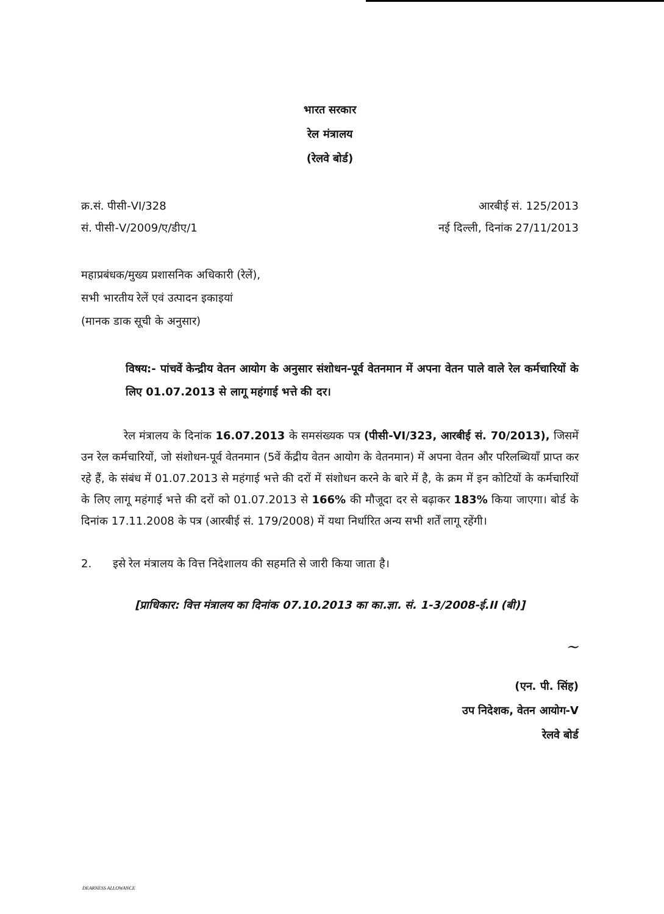भारत सरकार
रेल मंत्रालय
(रेलवे बोर्ड)
क्र.सं. पीसी-VI/328
सं. पीसी-V/2009/ए/डीए/1
आरबीई सं. 125/2013
नई दिल्ली, दिनांक 27/11/2013
महाप्रबंधक/मुख्य प्रशासनिक अधिकारी (रेलें),
सभी भारतीय रेलें एवं उत्पादन इकाइयां
(मानक डाक सूची के अनुसार)
विषय:- पांचवें केन्द्रीय वेतन आयोग के अनुसार संशोधन-पूर्व वेतनमान में अपना वेतन पाले वाले रेल कर्मचारियों के लिए 01.07.2013 से लागू महंगाई भत्ते की दर।
रेल मंत्रालय के दिनांक 16.07.2013 के समसंख्यक पत्र (पीसी-VI/323, आरबीई सं. 70/2013), जिसमें उन रेल कर्मचारियों, जो संशोधन-पूर्व वेतनमान (5वें केंद्रीय वेतन आयोग के वेतनमान) में अपना वेतन और परिलब्धियाँ प्राप्त कर रहे हैं, के संबंध में 01.07.2013 से महंगाई भत्ते की दरों में संशोधन करने के बारे में है, के क्रम में इन कोटियों के कर्मचारियों के लिए लागू महंगाई भत्ते की दरों को 01.07.2013 से 166% की मौजूदा दर से बढ़ाकर 183% किया जाएगा। बोर्ड के दिनांक 17.11.2008 के पत्र (आरबीई सं. 179/2008) में यथा निर्धारित अन्य सभी शर्तें लागू रहेंगी।
2. इसे रेल मंत्रालय के वित्त निदेशालय की सहमति से जारी किया जाता है।
[प्राधिकार: वित्त मंत्रालय का दिनांक 07.10.2013 का का.ज्ञा. सं. 1-3/2008-ई.II (बी)]
~
(एन. पी. सिंह)
उप निदेशक, वेतन आयोग-V
रेलवे बोर्ड
DEARNESS ALLOWANCE